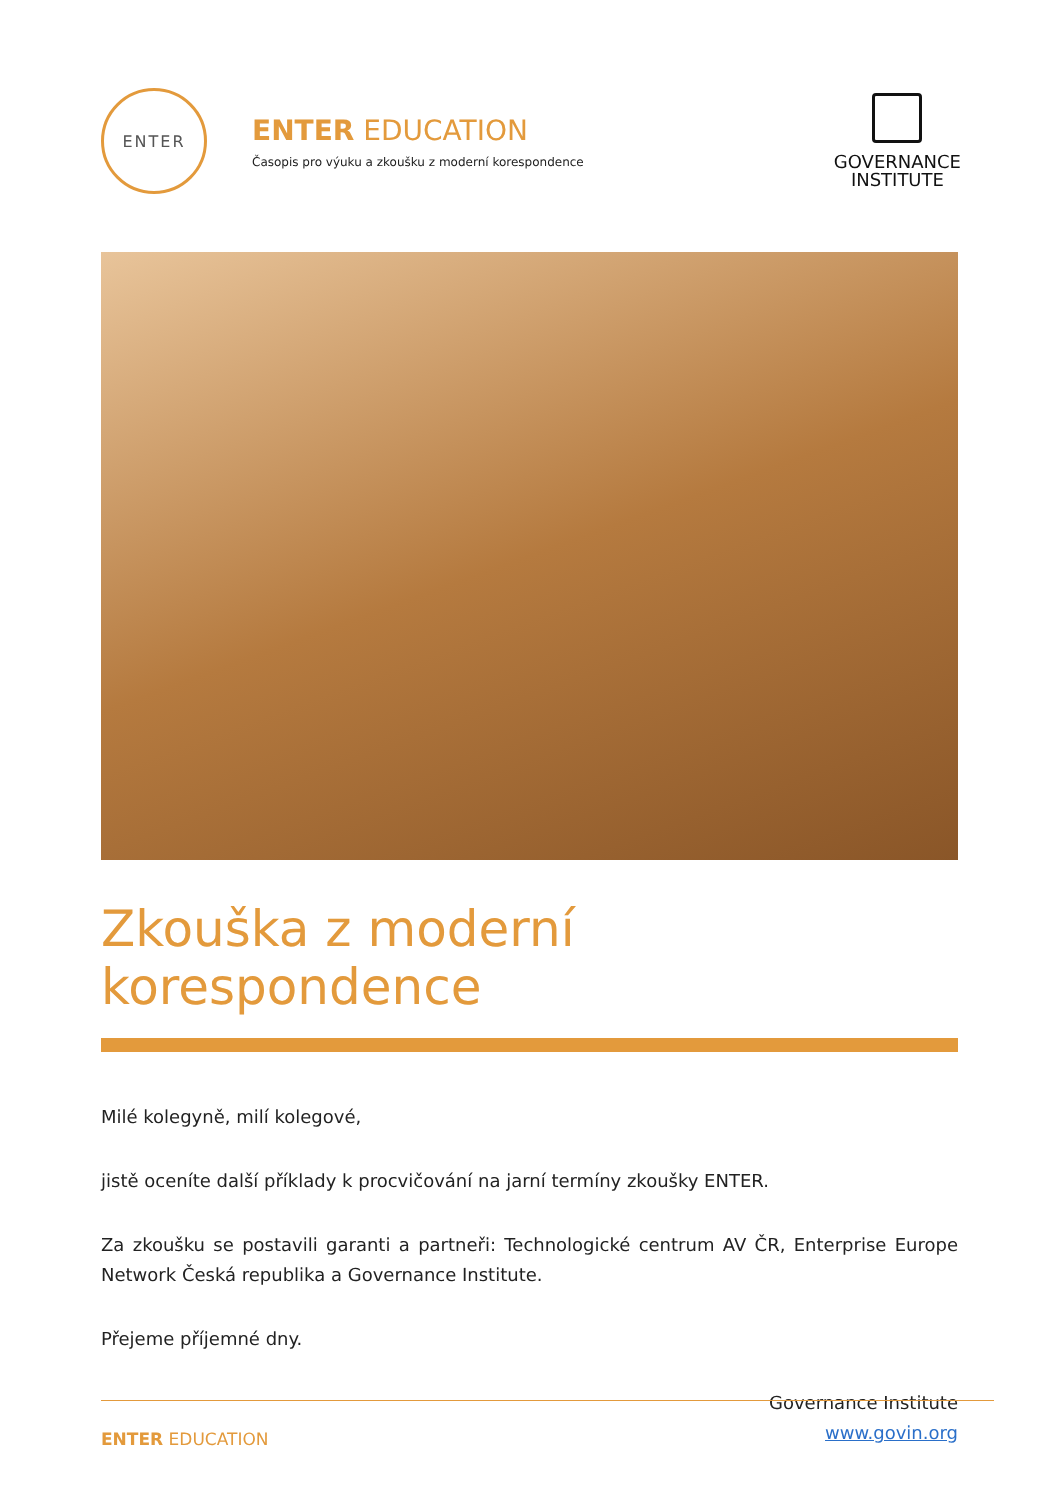ENTER
ENTER EDUCATION
Časopis pro výuku a zkoušku z moderní korespondence
GOVERNANCE
INSTITUTE
Zkouška z moderní korespondence
Milé kolegyně, milí kolegové,
jistě oceníte další příklady k procvičování na jarní termíny zkoušky ENTER.
Za zkoušku se postavili garanti a partneři: Technologické centrum AV ČR, Enterprise Europe Network Česká republika a Governance Institute.
Přejeme příjemné dny.
Governance Institute
www.govin.org
ENTER EDUCATION